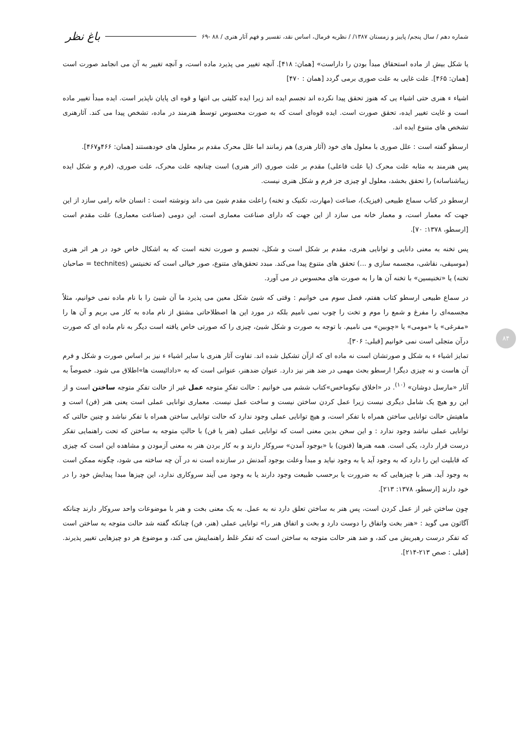شماره دهم / سال پنجم/ پاییز و زمستان ۱۳۸۷/ / نظریه فرمال، اساس نقد، تفسیر و فهم آثار هنری / ۸۸ -۶۹ باغ نظر
یا شکل بیش از ماده استحقاق مبدأ بودن را داراست» [همان: ۴۱۸]. آنچه تغییر می پذیرد ماده است، و آنچه تغییر به آن می انجامد صورت است [همان: ۴۶۵]. علت غایی به علت صوری برمی گردد [همان : ۴۷۰]
اشیاء ء هنری حتی اشیاء یی که هنوز تحقق پیدا نکرده اند تجسم ایده اند زیرا ایده کلیتی بی انتها و قوه ای پایان ناپذیر است. ایده مبدأ تغییر ماده است و غایت تغییر ایده، تحقق صورت است. ایده قوه‌ای است که به صورت محسوس توسط هنرمند در ماده، تشخص پیدا می کند. آثارهنری تشخص های متنوع ایده اند.
ارسطو گفته است : علل صوری با معلول های خود (آثار هنری) هم زمانند اما علل محرک مقدم بر معلول های خودهستند [همان: ۴۶۶و۴۶۷].
پس هنرمند به مثابه علت محرک (یا علت فاعلی) مقدم بر علت صوری (اثر هنری) است چنانچه علت محرک، علت صوری، (فرم و شکل ایده زیباشناسانه) را تحقق بخشد، معلول او چیزی جز فرم و شکل هنری نیست.
ارسطو در کتاب سماع طبیعی (فیزیک)، صناعت (مهارت، تکنیک و تخنه) راعلت مقدم شیئ می داند ونوشته است : انسان خانه رامی سازد از این جهت که معمار است، و معمار خانه می سازد از این جهت که دارای صناعت معماری است. این دومی (صناعت معماری) علت مقدم است [ارسطو، ۱۳۷۸: ۷۰].
پس تخنه به معنی دانایی و توانایی هنری، مقدم بر شکل است و شکل، تجسم و صورت تخنه است که به اشکال خاص خود در هر اثر هنری (موسیقی، نقاشی، مجسمه سازی و ...) تحقق های متنوع پیدا می‌کند. مبدد تحقق‌های متنوع، صور خیالی است که تخنیتس (technites = صاحبان تخنه) یا «تخنیسین» با تخنه آن ها را به صورت های محسوس در می آورد.
در سماع طبیعی ارسطو کتاب هفتم، فصل سوم می خوانیم : وقتی که شیئ شکل معین می پذیرد ما آن شیئ را با نام ماده نمی خوانیم، مثلاً مجسمه‌ای را مفرغ و شمع را موم و تخت را چوب نمی نامیم بلکه در مورد این ها اصطلاحاتی مشتق از نام ماده به کار می بریم و آن ها را «مفرغی» یا «مومی» یا «چوبین» می نامیم. با توجه به صورت و شکل شیئ، چیزی را که صورتی خاص یافته است دیگر به نام ماده ای که صورت درآن متجلی است نمی خوانیم [قبلی: ۳۰۶].
تمایز اشیاء ء به شکل و صورتشان است نه ماده ای که ازآن تشکیل شده اند. تفاوت آثار هنری با سایر اشیاء ء نیز بر اساس صورت و شکل و فرم آن هاست و نه چیزی دیگر! ارسطو بحث مهمی در ضد هنر نیز دارد. عنوان ضدهنر، عنوانی است که به «دادائیست ها»اطلاق می شود. خصوصاً به آثار «مارسل دوشان» <sup>(۱۰)</sup>. در «اخلاق نیکوماخس»کتاب ششم می خوانیم : حالت تفکرِ متوجه عمل غیر از حالت تفکرِ متوجه ساختن است و از این رو هیچ یک شامل دیگری نیست زیرا عمل کردن ساختن نیست و ساخت عمل نیست. معماری توانایی عملی است یعنی هنر (فن) است و ماهیتش حالت توانایی ساختن همراه با تفکر است، و هیچ توانایی عملی وجود ندارد که حالت توانایی ساختن همراه با تفکر نباشد و چنین حالتی که توانایی عملی نباشد وجود ندارد : و این سخن بدین معنی است که توانایی عملی (هنر یا فن) با حالتِ متوجه به ساختن که تحت راهنمایی تفکر درست قرار دارد، یکی است. همه هنرها (فنون) با «بوجود آمدن» سروکار دارند و به کار بردن هنر به معنی آزمودن و مشاهده این است که چیزی که قابلیت این را دارد که به وجود آید یا به وجود نیاید و مبدأ وعلت بوجود آمدنش در سازنده است نه در آن چه ساخته می شود، چگونه ممکن است به وجود آید. هنر با چیزهایی که به ضرورت یا برحسب طبیعت وجود دارند یا به وجود می آیند سروکاری ندارد، این چیزها مبدا پیدایش خود را در خود دارند [ارسطو، ۱۳۷۸: ۲۱۳].
چون ساختن غیر از عمل کردن است، پس هنر به ساختن تعلق دارد نه به عمل. به یک معنی بخت و هنر با موضوعات واحد سروکار دارند چنانکه آگاثون می گوید : «هنر بخت واتفاق را دوست دارد و بخت و اتفاق هنر را» توانایی عملی (هنر، فن) چنانکه گفته شد حالت متوجه به ساختن است که تفکر درست رهبریش می کند، و ضد هنر حالت متوجه به ساختن است که تفکر غلط راهنماییش می کند، و موضوع هر دو چیزهایی تغییر پذیرند. [قبلی : صص ۲۱۳-۲۱۴].
۸۴